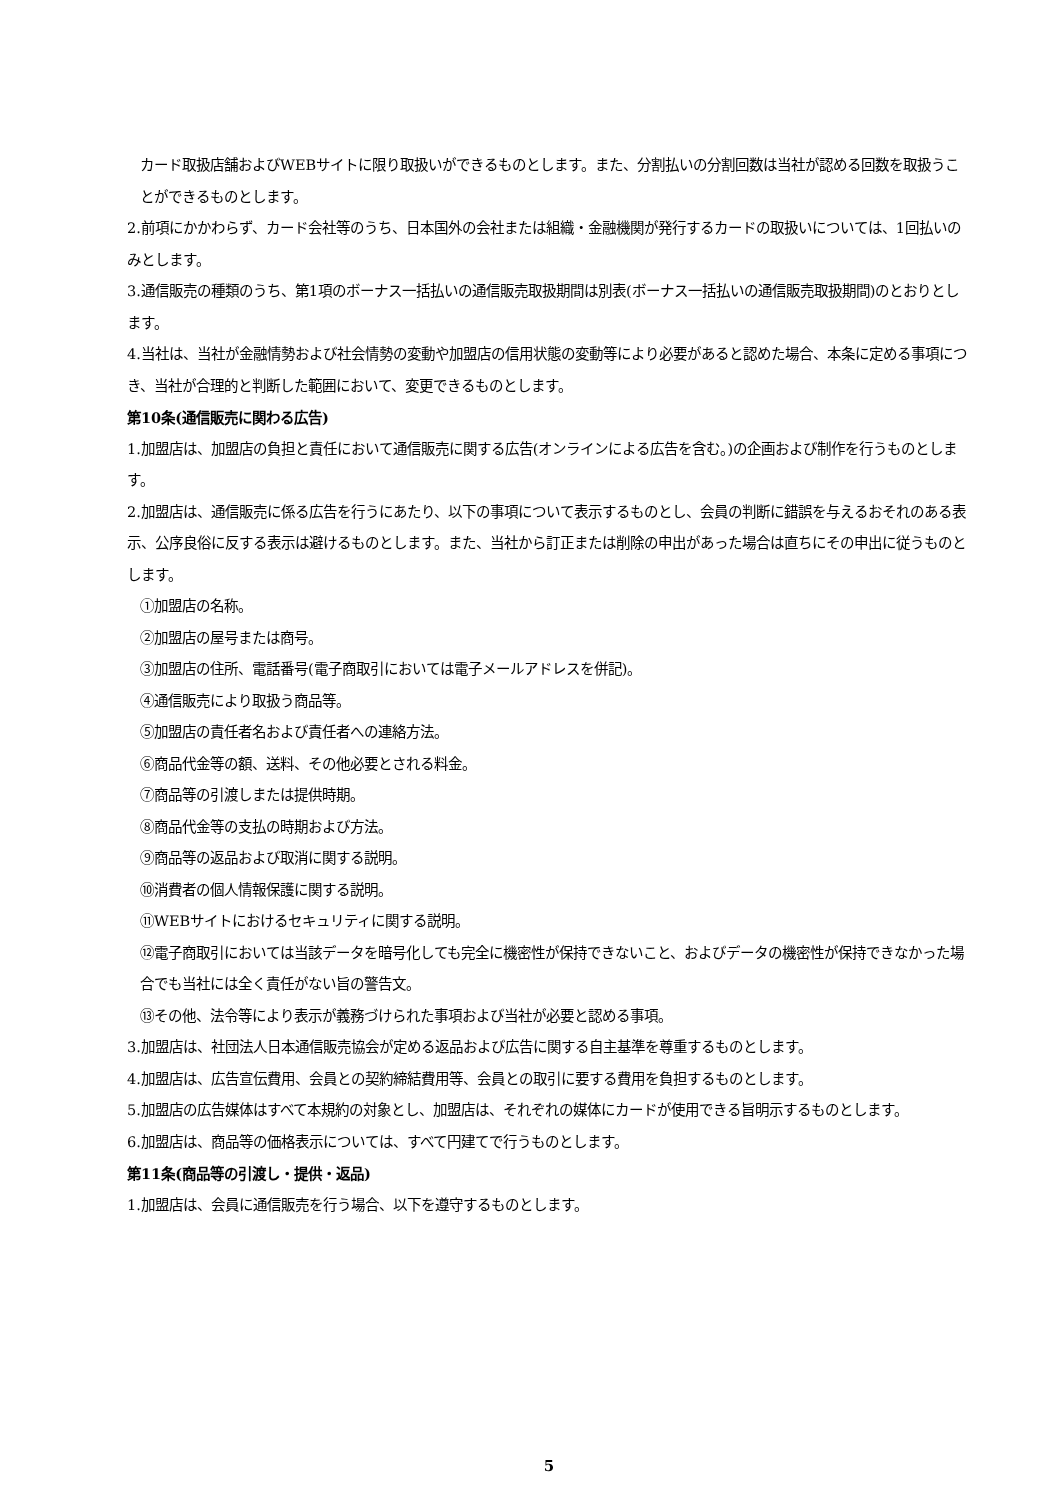カード取扱店舗およびWEBサイトに限り取扱いができるものとします。また、分割払いの分割回数は当社が認める回数を取扱うことができるものとします。
2.前項にかかわらず、カード会社等のうち、日本国外の会社または組織・金融機関が発行するカードの取扱いについては、1回払いのみとします。
3.通信販売の種類のうち、第1項のボーナス一括払いの通信販売取扱期間は別表(ボーナス一括払いの通信販売取扱期間)のとおりとします。
4.当社は、当社が金融情勢および社会情勢の変動や加盟店の信用状態の変動等により必要があると認めた場合、本条に定める事項につき、当社が合理的と判断した範囲において、変更できるものとします。
第10条(通信販売に関わる広告)
1.加盟店は、加盟店の負担と責任において通信販売に関する広告(オンラインによる広告を含む。)の企画および制作を行うものとします。
2.加盟店は、通信販売に係る広告を行うにあたり、以下の事項について表示するものとし、会員の判断に錯誤を与えるおそれのある表示、公序良俗に反する表示は避けるものとします。また、当社から訂正または削除の申出があった場合は直ちにその申出に従うものとします。
①加盟店の名称。
②加盟店の屋号または商号。
③加盟店の住所、電話番号(電子商取引においては電子メールアドレスを併記)。
④通信販売により取扱う商品等。
⑤加盟店の責任者名および責任者への連絡方法。
⑥商品代金等の額、送料、その他必要とされる料金。
⑦商品等の引渡しまたは提供時期。
⑧商品代金等の支払の時期および方法。
⑨商品等の返品および取消に関する説明。
⑩消費者の個人情報保護に関する説明。
⑪WEBサイトにおけるセキュリティに関する説明。
⑫電子商取引においては当該データを暗号化しても完全に機密性が保持できないこと、およびデータの機密性が保持できなかった場合でも当社には全く責任がない旨の警告文。
⑬その他、法令等により表示が義務づけられた事項および当社が必要と認める事項。
3.加盟店は、社団法人日本通信販売協会が定める返品および広告に関する自主基準を尊重するものとします。
4.加盟店は、広告宣伝費用、会員との契約締結費用等、会員との取引に要する費用を負担するものとします。
5.加盟店の広告媒体はすべて本規約の対象とし、加盟店は、それぞれの媒体にカードが使用できる旨明示するものとします。
6.加盟店は、商品等の価格表示については、すべて円建てで行うものとします。
第11条(商品等の引渡し・提供・返品)
1.加盟店は、会員に通信販売を行う場合、以下を遵守するものとします。
5